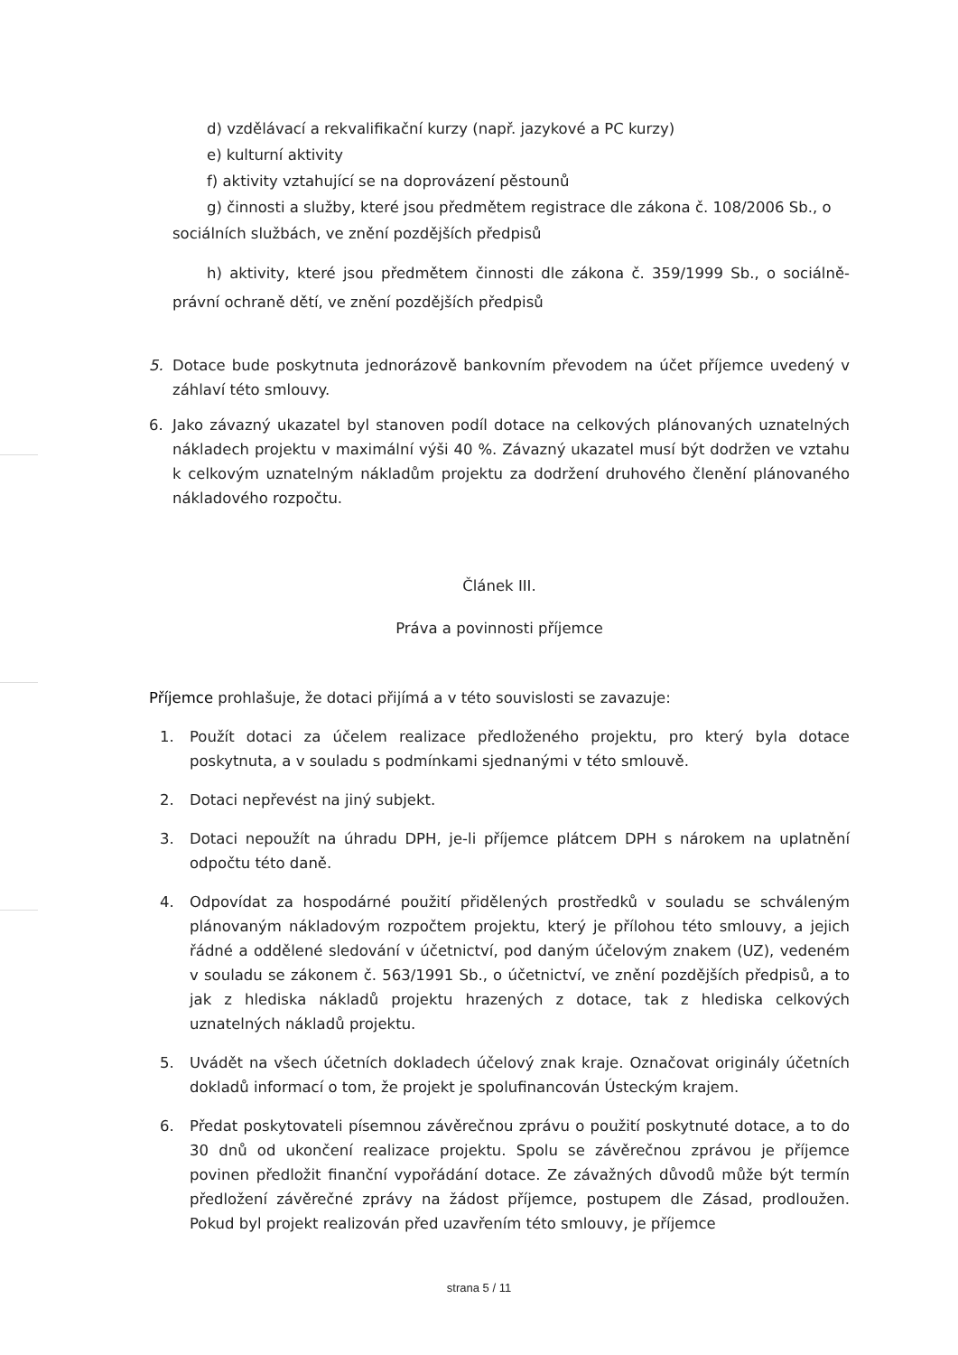d) vzdělávací a rekvalifikační kurzy (např. jazykové a PC kurzy)
e) kulturní aktivity
f) aktivity vztahující se na doprovázení pěstounů
g) činnosti a služby, které jsou předmětem registrace dle zákona č. 108/2006 Sb., o sociálních službách, ve znění pozdějších předpisů
h) aktivity, které jsou předmětem činnosti dle zákona č. 359/1999 Sb., o sociálně-právní ochraně dětí, ve znění pozdějších předpisů
5. Dotace bude poskytnuta jednorázově bankovním převodem na účet příjemce uvedený v záhlaví této smlouvy.
6. Jako závazný ukazatel byl stanoven podíl dotace na celkových plánovaných uznatelných nákladech projektu v maximální výši 40 %. Závazný ukazatel musí být dodržen ve vztahu k celkovým uznatelným nákladům projektu za dodržení druhového členění plánovaného nákladového rozpočtu.
Článek III.
Práva a povinnosti příjemce
Příjemce prohlašuje, že dotaci přijímá a v této souvislosti se zavazuje:
1. Použít dotaci za účelem realizace předloženého projektu, pro který byla dotace poskytnuta, a v souladu s podmínkami sjednanými v této smlouvě.
2. Dotaci nepřevést na jiný subjekt.
3. Dotaci nepoužít na úhradu DPH, je-li příjemce plátcem DPH s nárokem na uplatnění odpočtu této daně.
4. Odpovídat za hospodárné použití přidělených prostředků v souladu se schváleným plánovaným nákladovým rozpočtem projektu, který je přílohou této smlouvy, a jejich řádné a oddělené sledování v účetnictví, pod daným účelovým znakem (UZ), vedeném v souladu se zákonem č. 563/1991 Sb., o účetnictví, ve znění pozdějších předpisů, a to jak z hlediska nákladů projektu hrazených z dotace, tak z hlediska celkových uznatelných nákladů projektu.
5. Uvádět na všech účetních dokladech účelový znak kraje. Označovat originály účetních dokladů informací o tom, že projekt je spolufinancován Ústeckým krajem.
6. Předat poskytovateli písemnou závěrečnou zprávu o použití poskytnuté dotace, a to do 30 dnů od ukončení realizace projektu. Spolu se závěrečnou zprávou je příjemce povinen předložit finanční vypořádání dotace. Ze závažných důvodů může být termín předložení závěrečné zprávy na žádost příjemce, postupem dle Zásad, prodloužen. Pokud byl projekt realizován před uzavřením této smlouvy, je příjemce
strana 5 / 11